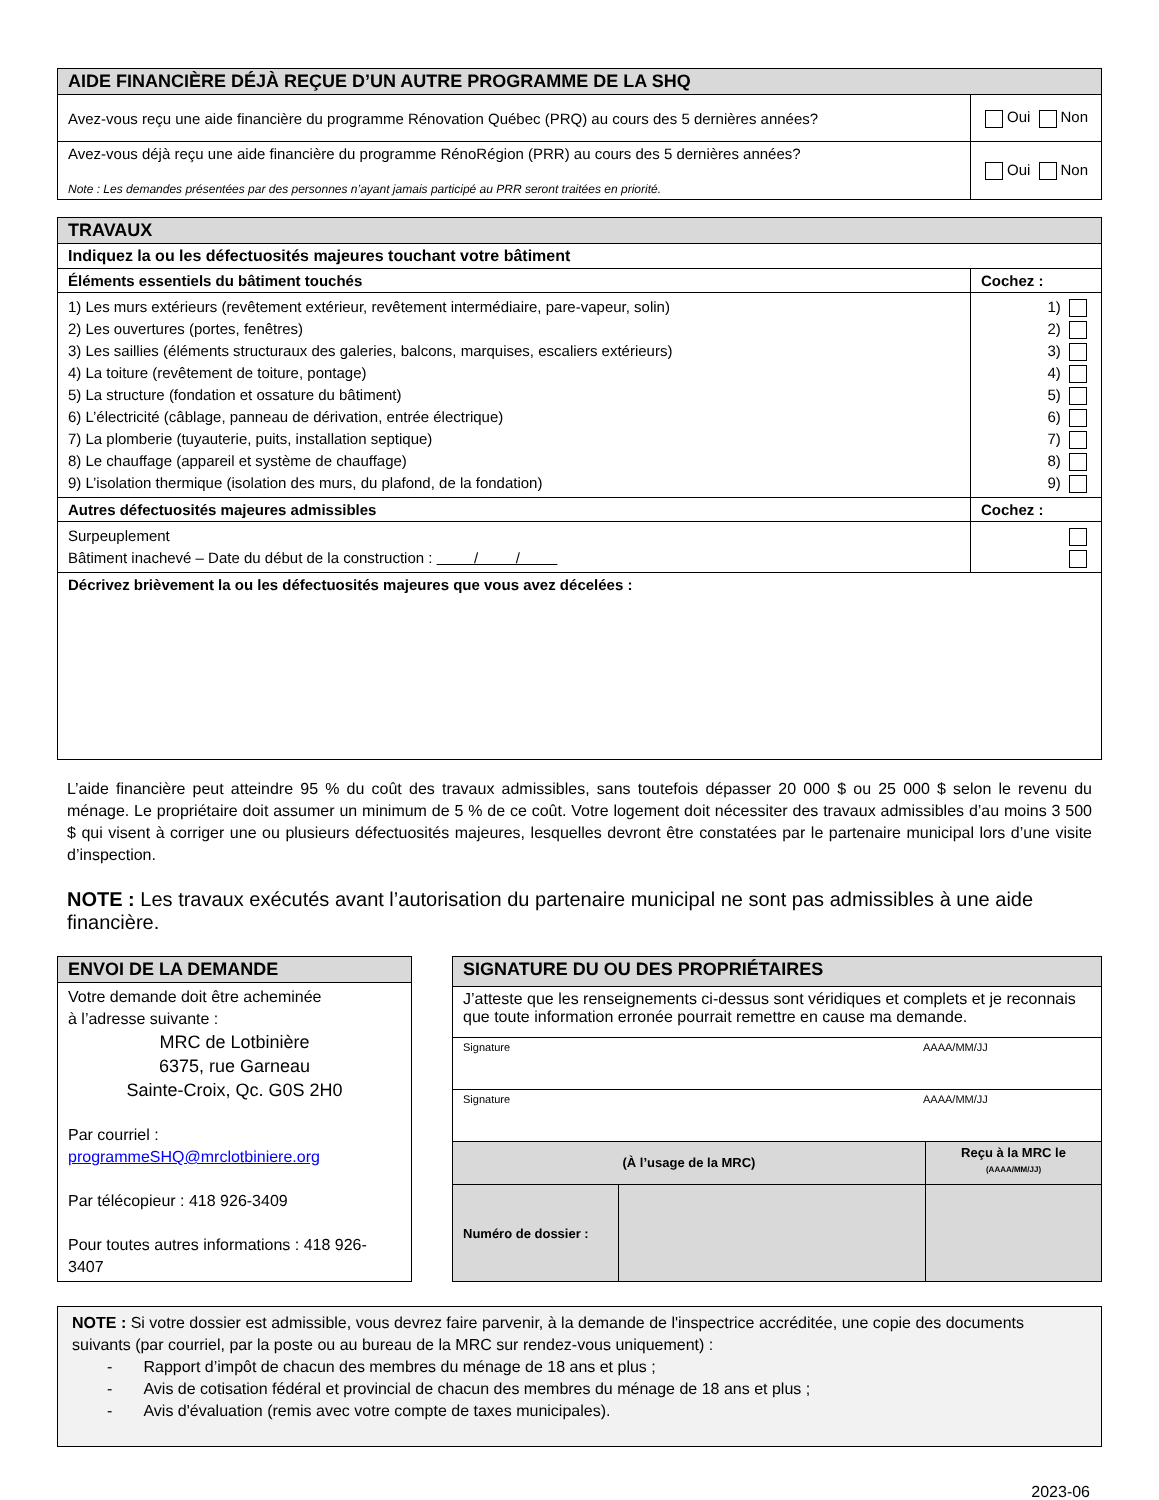| AIDE FINANCIÈRE DÉJÀ REÇUE D’UN AUTRE PROGRAMME DE LA SHQ | |
| Avez-vous reçu une aide financière du programme Rénovation Québec (PRQ) au cours des 5 dernières années? | Oui Non |
| Avez-vous déjà reçu une aide financière du programme RénoRégion (PRR) au cours des 5 dernières années? Note : Les demandes présentées par des personnes n’ayant jamais participé au PRR seront traitées en priorité. | Oui Non |
| TRAVAUX | |
| Indiquez la ou les défectuosités majeures touchant votre bâtiment | |
| Éléments essentiels du bâtiment touchés | Cochez : |
| 1) Les murs extérieurs (revêtement extérieur, revêtement intermédiaire, pare-vapeur, solin) 2) Les ouvertures (portes, fenêtres) 3) Les saillies (éléments structuraux des galeries, balcons, marquises, escaliers extérieurs) 4) La toiture (revêtement de toiture, pontage) 5) La structure (fondation et ossature du bâtiment) 6) L’électricité (câblage, panneau de dérivation, entrée électrique) 7) La plomberie (tuyauterie, puits, installation septique) 8) Le chauffage (appareil et système de chauffage) 9) L’isolation thermique (isolation des murs, du plafond, de la fondation) | 1) 2) 3) 4) 5) 6) 7) 8) 9) |
| Autres défectuosités majeures admissibles | Cochez : |
| Surpeuplement Bâtiment inachevé – Date du début de la construction : / / | |
| Décrivez brièvement la ou les défectuosités majeures que vous avez décelées : | |
L’aide financière peut atteindre 95 % du coût des travaux admissibles, sans toutefois dépasser 20 000 $ ou 25 000 $ selon le revenu du ménage. Le propriétaire doit assumer un minimum de 5 % de ce coût. Votre logement doit nécessiter des travaux admissibles d’au moins 3 500 $ qui visent à corriger une ou plusieurs défectuosités majeures, lesquelles devront être constatées par le partenaire municipal lors d’une visite d’inspection.
NOTE : Les travaux exécutés avant l’autorisation du partenaire municipal ne sont pas admissibles à une aide financière.
| ENVOI DE LA DEMANDE |
| Votre demande doit être acheminée à l’adresse suivante : MRC de Lotbinière 6375, rue Garneau Sainte-Croix, Qc. G0S 2H0 Par courriel : programmeSHQ@mrclotbiniere.org Par télécopieur : 418 926-3409 Pour toutes autres informations : 418 926-3407 |
| SIGNATURE DU OU DES PROPRIÉTAIRES | | |
| J’atteste que les renseignements ci-dessus sont véridiques et complets et je reconnais que toute information erronée pourrait remettre en cause ma demande. | | |
| Signature AAAA/MM/JJ | | |
| Signature AAAA/MM/JJ | | |
| (À l’usage de la MRC) | | Reçu à la MRC le (AAAA/MM/JJ) |
| Numéro de dossier : | | |
NOTE : Si votre dossier est admissible, vous devrez faire parvenir, à la demande de l'inspectrice accréditée, une copie des documents suivants (par courriel, par la poste ou au bureau de la MRC sur rendez-vous uniquement) :
- Rapport d’impôt de chacun des membres du ménage de 18 ans et plus ;
- Avis de cotisation fédéral et provincial de chacun des membres du ménage de 18 ans et plus ;
- Avis d'évaluation (remis avec votre compte de taxes municipales).
2023-06